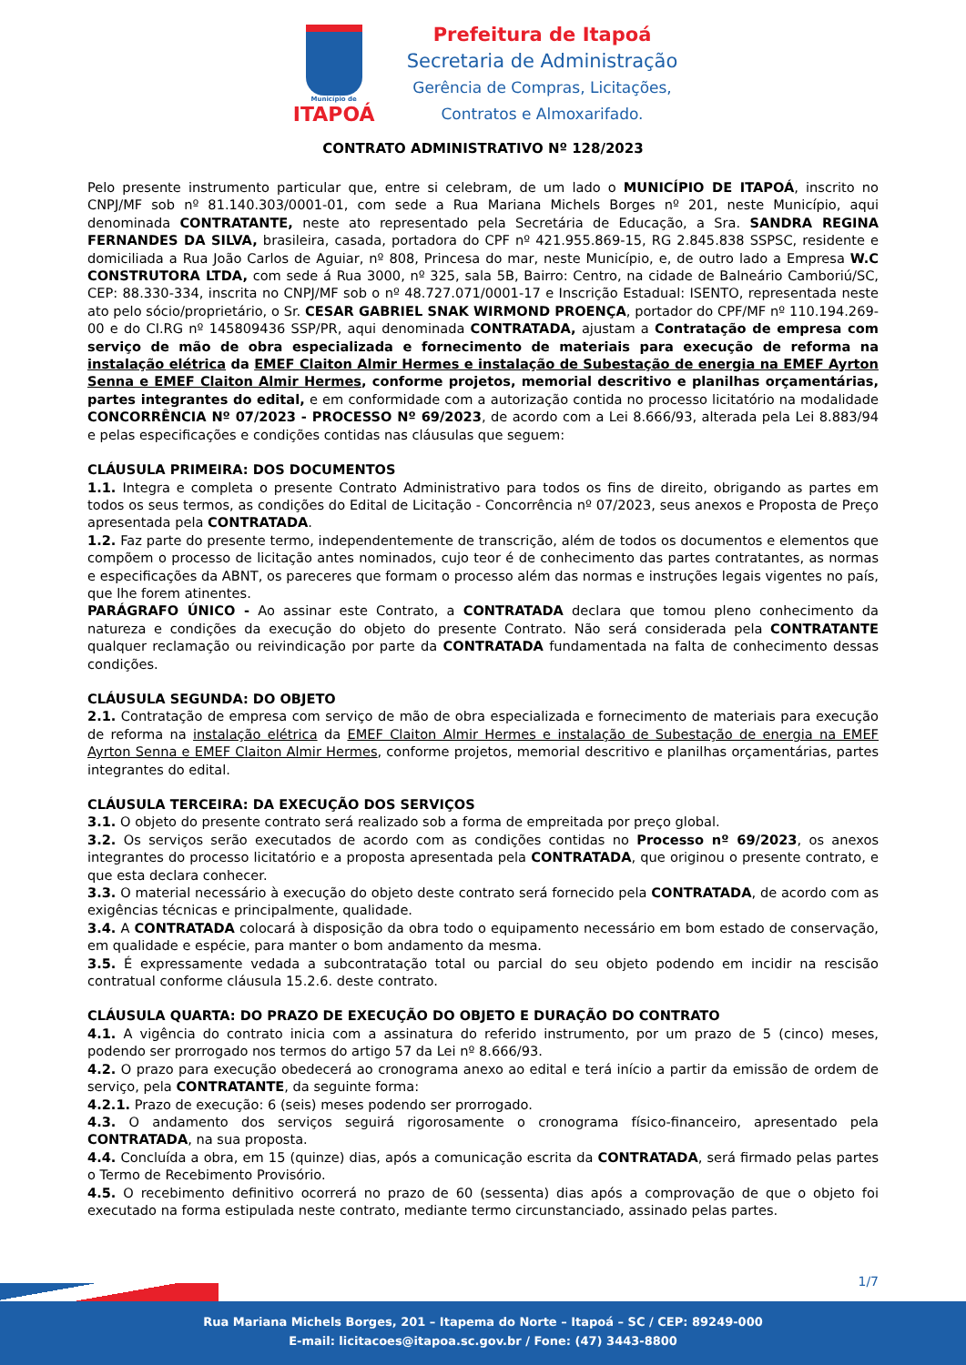Município de
ITAPOÁ
Prefeitura de Itapoá
Secretaria de Administração
Gerência de Compras, Licitações,
Contratos e Almoxarifado.
CONTRATO ADMINISTRATIVO Nº 128/2023
Pelo presente instrumento particular que, entre si celebram, de um lado o MUNICÍPIO DE ITAPOÁ, inscrito no CNPJ/MF sob nº 81.140.303/0001-01, com sede a Rua Mariana Michels Borges nº 201, neste Município, aqui denominada CONTRATANTE, neste ato representado pela Secretária de Educação, a Sra. SANDRA REGINA FERNANDES DA SILVA, brasileira, casada, portadora do CPF nº 421.955.869-15, RG 2.845.838 SSPSC, residente e domiciliada a Rua João Carlos de Aguiar, nº 808, Princesa do mar, neste Município, e, de outro lado a Empresa W.C CONSTRUTORA LTDA, com sede á Rua 3000, nº 325, sala 5B, Bairro: Centro, na cidade de Balneário Camboriú/SC, CEP: 88.330-334, inscrita no CNPJ/MF sob o nº 48.727.071/0001-17 e Inscrição Estadual: ISENTO, representada neste ato pelo sócio/proprietário, o Sr. CESAR GABRIEL SNAK WIRMOND PROENÇA, portador do CPF/MF nº 110.194.269-00 e do CI.RG nº 145809436 SSP/PR, aqui denominada CONTRATADA, ajustam a Contratação de empresa com serviço de mão de obra especializada e fornecimento de materiais para execução de reforma na instalação elétrica da EMEF Claiton Almir Hermes e instalação de Subestação de energia na EMEF Ayrton Senna e EMEF Claiton Almir Hermes, conforme projetos, memorial descritivo e planilhas orçamentárias, partes integrantes do edital, e em conformidade com a autorização contida no processo licitatório na modalidade CONCORRÊNCIA Nº 07/2023 - PROCESSO Nº 69/2023, de acordo com a Lei 8.666/93, alterada pela Lei 8.883/94 e pelas especificações e condições contidas nas cláusulas que seguem:
CLÁUSULA PRIMEIRA: DOS DOCUMENTOS
1.1. Integra e completa o presente Contrato Administrativo para todos os fins de direito, obrigando as partes em todos os seus termos, as condições do Edital de Licitação - Concorrência nº 07/2023, seus anexos e Proposta de Preço apresentada pela CONTRATADA.
1.2. Faz parte do presente termo, independentemente de transcrição, além de todos os documentos e elementos que compõem o processo de licitação antes nominados, cujo teor é de conhecimento das partes contratantes, as normas e especificações da ABNT, os pareceres que formam o processo além das normas e instruções legais vigentes no país, que lhe forem atinentes.
PARÁGRAFO ÚNICO - Ao assinar este Contrato, a CONTRATADA declara que tomou pleno conhecimento da natureza e condições da execução do objeto do presente Contrato. Não será considerada pela CONTRATANTE qualquer reclamação ou reivindicação por parte da CONTRATADA fundamentada na falta de conhecimento dessas condições.
CLÁUSULA SEGUNDA: DO OBJETO
2.1. Contratação de empresa com serviço de mão de obra especializada e fornecimento de materiais para execução de reforma na instalação elétrica da EMEF Claiton Almir Hermes e instalação de Subestação de energia na EMEF Ayrton Senna e EMEF Claiton Almir Hermes, conforme projetos, memorial descritivo e planilhas orçamentárias, partes integrantes do edital.
CLÁUSULA TERCEIRA: DA EXECUÇÃO DOS SERVIÇOS
3.1. O objeto do presente contrato será realizado sob a forma de empreitada por preço global.
3.2. Os serviços serão executados de acordo com as condições contidas no Processo nº 69/2023, os anexos integrantes do processo licitatório e a proposta apresentada pela CONTRATADA, que originou o presente contrato, e que esta declara conhecer.
3.3. O material necessário à execução do objeto deste contrato será fornecido pela CONTRATADA, de acordo com as exigências técnicas e principalmente, qualidade.
3.4. A CONTRATADA colocará à disposição da obra todo o equipamento necessário em bom estado de conservação, em qualidade e espécie, para manter o bom andamento da mesma.
3.5. É expressamente vedada a subcontratação total ou parcial do seu objeto podendo em incidir na rescisão contratual conforme cláusula 15.2.6. deste contrato.
CLÁUSULA QUARTA: DO PRAZO DE EXECUÇÃO DO OBJETO E DURAÇÃO DO CONTRATO
4.1. A vigência do contrato inicia com a assinatura do referido instrumento, por um prazo de 5 (cinco) meses, podendo ser prorrogado nos termos do artigo 57 da Lei nº 8.666/93.
4.2. O prazo para execução obedecerá ao cronograma anexo ao edital e terá início a partir da emissão de ordem de serviço, pela CONTRATANTE, da seguinte forma:
4.2.1. Prazo de execução: 6 (seis) meses podendo ser prorrogado.
4.3. O andamento dos serviços seguirá rigorosamente o cronograma físico-financeiro, apresentado pela CONTRATADA, na sua proposta.
4.4. Concluída a obra, em 15 (quinze) dias, após a comunicação escrita da CONTRATADA, será firmado pelas partes o Termo de Recebimento Provisório.
4.5. O recebimento definitivo ocorrerá no prazo de 60 (sessenta) dias após a comprovação de que o objeto foi executado na forma estipulada neste contrato, mediante termo circunstanciado, assinado pelas partes.
1/7
Rua Mariana Michels Borges, 201 – Itapema do Norte – Itapoá – SC / CEP: 89249-000
E-mail: licitacoes@itapoa.sc.gov.br / Fone: (47) 3443-8800